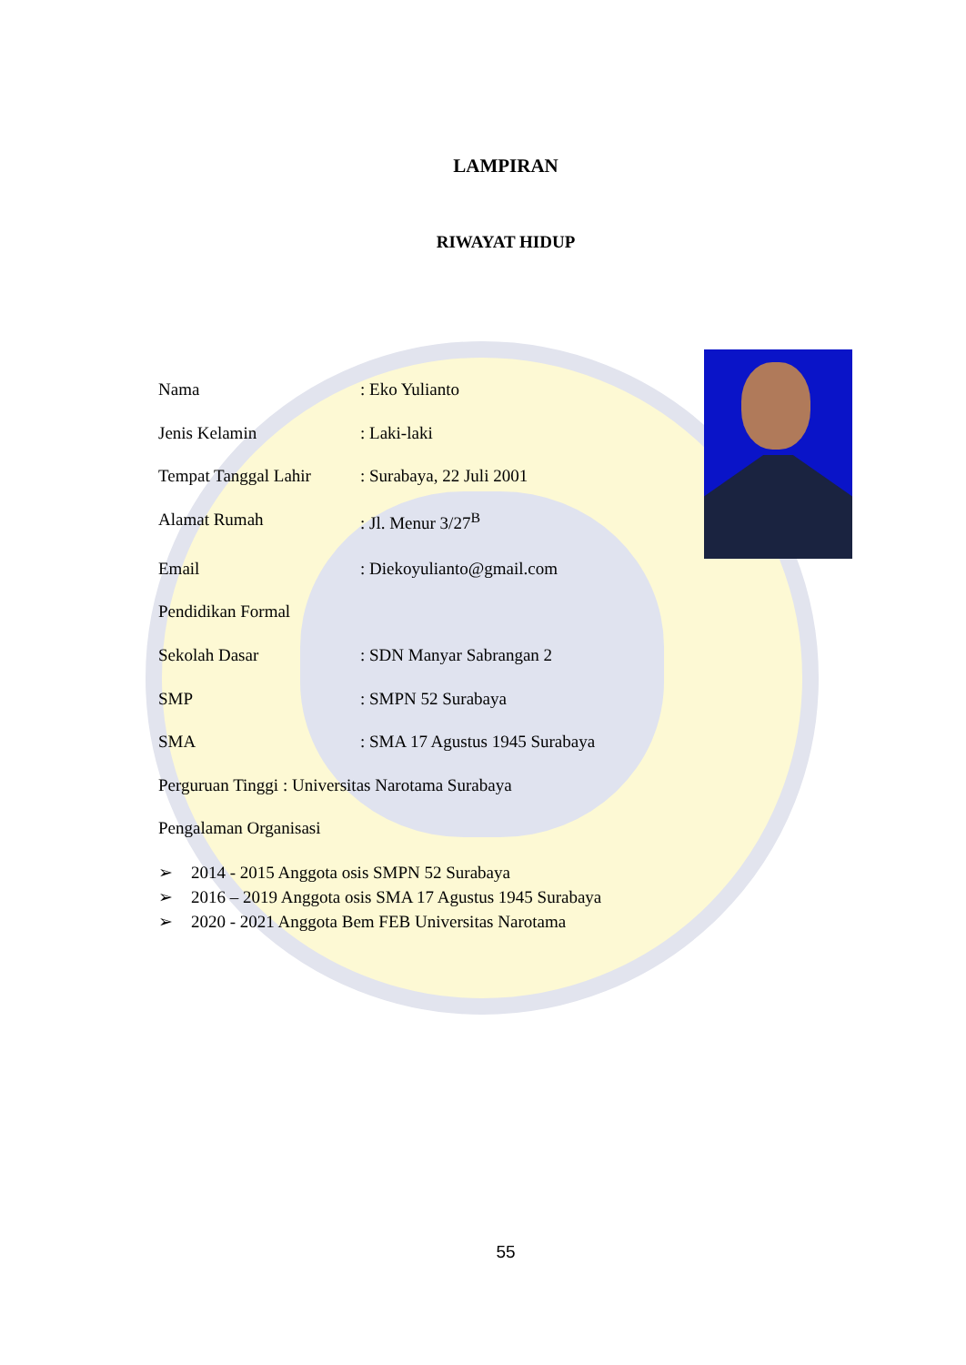LAMPIRAN
RIWAYAT HIDUP
Nama : Eko Yulianto
Jenis Kelamin : Laki-laki
Tempat Tanggal Lahir
: Surabaya, 22 Juli 2001
Alamat Rumah : Jl. Menur 3/27<sup>B</sup>
Email : Diekoyulianto@gmail.com
Pendidikan Formal
Sekolah Dasar : SDN Manyar Sabrangan 2
SMP : SMPN 52 Surabaya
SMA : SMA 17 Agustus 1945 Surabaya
Perguruan Tinggi : Universitas Narotama Surabaya
Pengalaman Organisasi
➢ 2014 - 2015 Anggota osis SMPN 52 Surabaya
➢ 2016 – 2019 Anggota osis SMA 17 Agustus 1945 Surabaya
➢ 2020 - 2021 Anggota Bem FEB Universitas Narotama
55